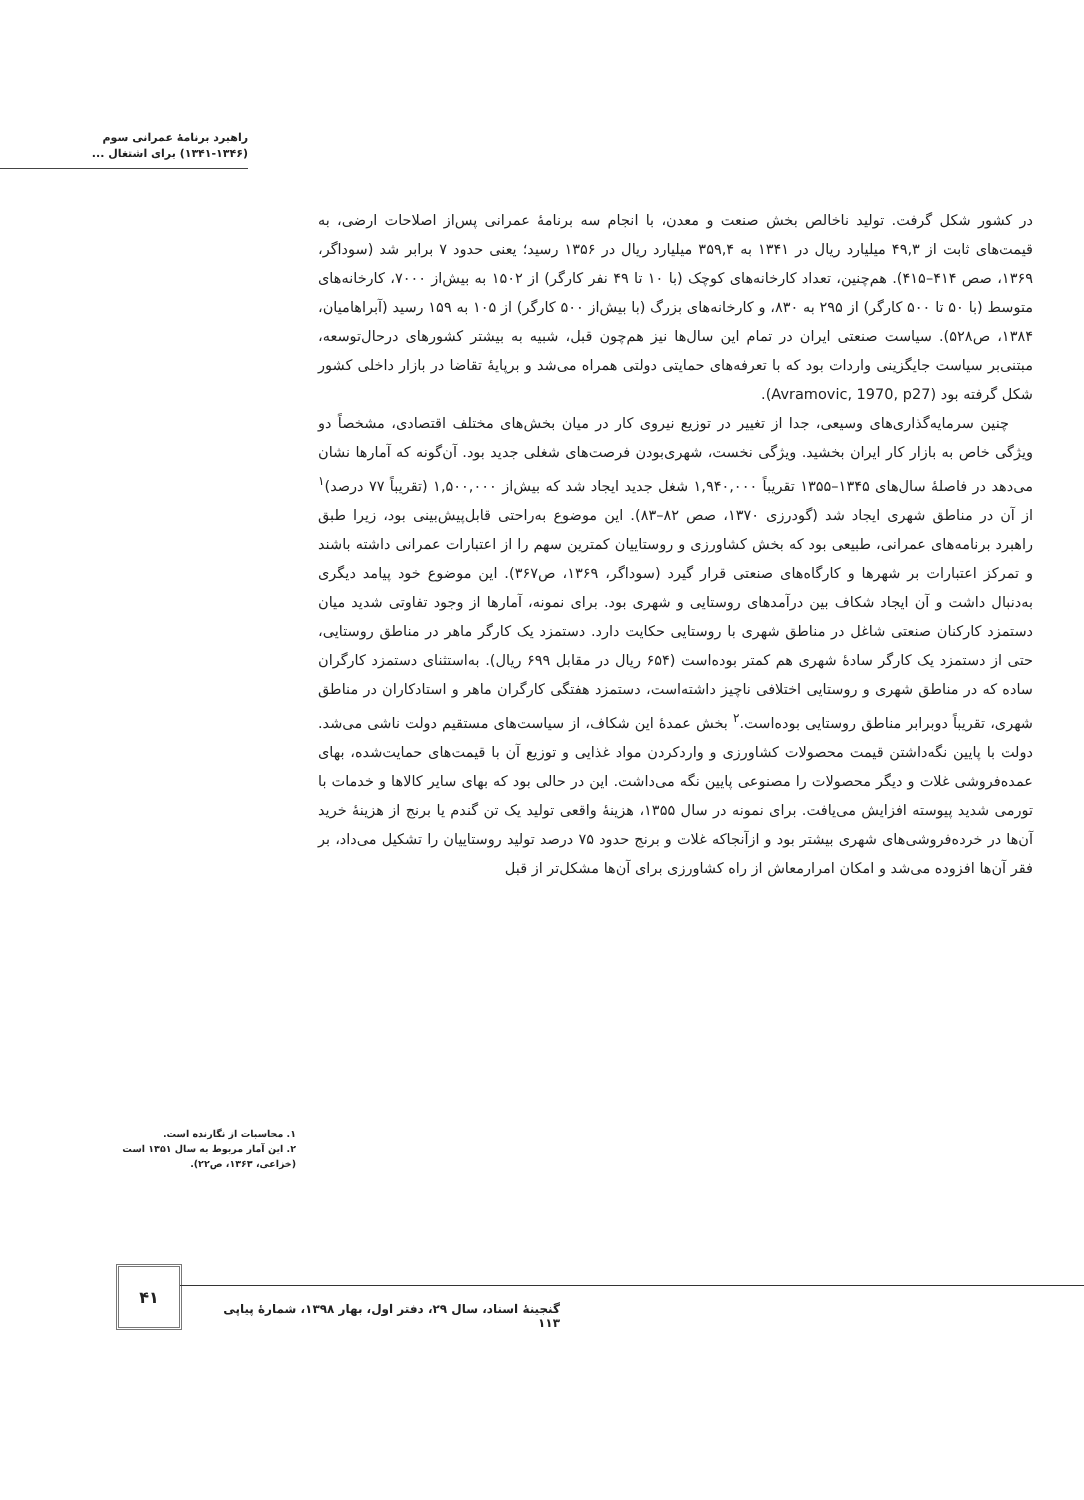راهبرد برنامهٔ عمرانی سوم
(۱۳۴۱-۱۳۴۶) برای اشتغال ...
در کشور شکل گرفت. تولید ناخالص بخش صنعت و معدن، با انجام سه برنامهٔ عمرانی پس‌از اصلاحات ارضی، به قیمت‌های ثابت از ۴۹,۳ میلیارد ریال در ۱۳۴۱ به ۳۵۹,۴ میلیارد ریال در ۱۳۵۶ رسید؛ یعنی حدود ۷ برابر شد (سوداگر، ۱۳۶۹، صص ۴۱۴–۴۱۵). هم‌چنین، تعداد کارخانه‌های کوچک (با ۱۰ تا ۴۹ نفر کارگر) از ۱۵۰۲ به بیش‌از ۷۰۰۰، کارخانه‌های متوسط (با ۵۰ تا ۵۰۰ کارگر) از ۲۹۵ به ۸۳۰، و کارخانه‌های بزرگ (با بیش‌از ۵۰۰ کارگر) از ۱۰۵ به ۱۵۹ رسید (آبراهامیان، ۱۳۸۴، ص۵۲۸). سیاست صنعتی ایران در تمام این سال‌ها نیز هم‌چون قبل، شبیه به بیشتر کشورهای درحال‌توسعه، مبتنی‌بر سیاست جایگزینی واردات بود که با تعرفه‌های حمایتی دولتی همراه می‌شد و برپایهٔ تقاضا در بازار داخلی کشور شکل گرفته بود (Avramovic, 1970, p27).
چنین سرمایه‌گذاری‌های وسیعی، جدا از تغییر در توزیع نیروی کار در میان بخش‌های مختلف اقتصادی، مشخصاً دو ویژگی خاص به بازار کار ایران بخشید. ویژگی نخست، شهری‌بودن فرصت‌های شغلی جدید بود. آن‌گونه که آمارها نشان می‌دهد در فاصلهٔ سال‌های ۱۳۴۵–۱۳۵۵ تقریباً ۱,۹۴۰,۰۰۰ شغل جدید ایجاد شد که بیش‌از ۱,۵۰۰,۰۰۰ (تقریباً ۷۷ درصد)<sup>۱</sup> از آن در مناطق شهری ایجاد شد (گودرزی ۱۳۷۰، صص ۸۲–۸۳). این موضوع به‌راحتی قابل‌پیش‌بینی بود، زیرا طبق راهبرد برنامه‌های عمرانی، طبیعی بود که بخش کشاورزی و روستاییان کمترین سهم را از اعتبارات عمرانی داشته باشند و تمرکز اعتبارات بر شهرها و کارگاه‌های صنعتی قرار گیرد (سوداگر، ۱۳۶۹، ص۳۶۷). این موضوع خود پیامد دیگری به‌دنبال داشت و آن ایجاد شکاف بین درآمدهای روستایی و شهری بود. برای نمونه، آمارها از وجود تفاوتی شدید میان دستمزد کارکنان صنعتی شاغل در مناطق شهری با روستایی حکایت دارد. دستمزد یک کارگر ماهر در مناطق روستایی، حتی از دستمزد یک کارگر سادهٔ شهری هم کمتر بوده‌است (۶۵۴ ریال در مقابل ۶۹۹ ریال). به‌استثنای دستمزد کارگران ساده که در مناطق شهری و روستایی اختلافی ناچیز داشته‌است، دستمزد هفتگی کارگران ماهر و استادکاران در مناطق شهری، تقریباً دوبرابر مناطق روستایی بوده‌است.<sup>۲</sup> بخش عمدهٔ این شکاف، از سیاست‌های مستقیم دولت ناشی می‌شد. دولت با پایین نگه‌داشتن قیمت محصولات کشاورزی و واردکردن مواد غذایی و توزیع آن با قیمت‌های حمایت‌شده، بهای عمده‌فروشی غلات و دیگر محصولات را مصنوعی پایین نگه می‌داشت. این در حالی بود که بهای سایر کالاها و خدمات با تورمی شدید پیوسته افزایش می‌یافت. برای نمونه در سال ۱۳۵۵، هزینهٔ واقعی تولید یک تن گندم یا برنج از هزینهٔ خرید آن‌ها در خرده‌فروشی‌های شهری بیشتر بود و ازآنجاکه غلات و برنج حدود ۷۵ درصد تولید روستاییان را تشکیل می‌داد، بر فقر آن‌ها افزوده می‌شد و امکان امرارمعاش از راه کشاورزی برای آن‌ها مشکل‌تر از قبل
۱. محاسبات از نگارنده است.
۲. این آمار مربوط به سال ۱۳۵۱ است (خزاعی، ۱۳۶۳، ص۲۲).
۴۱
گنجینهٔ اسناد، سال ۲۹، دفتر اول، بهار ۱۳۹۸، شمارهٔ پیاپی ۱۱۳